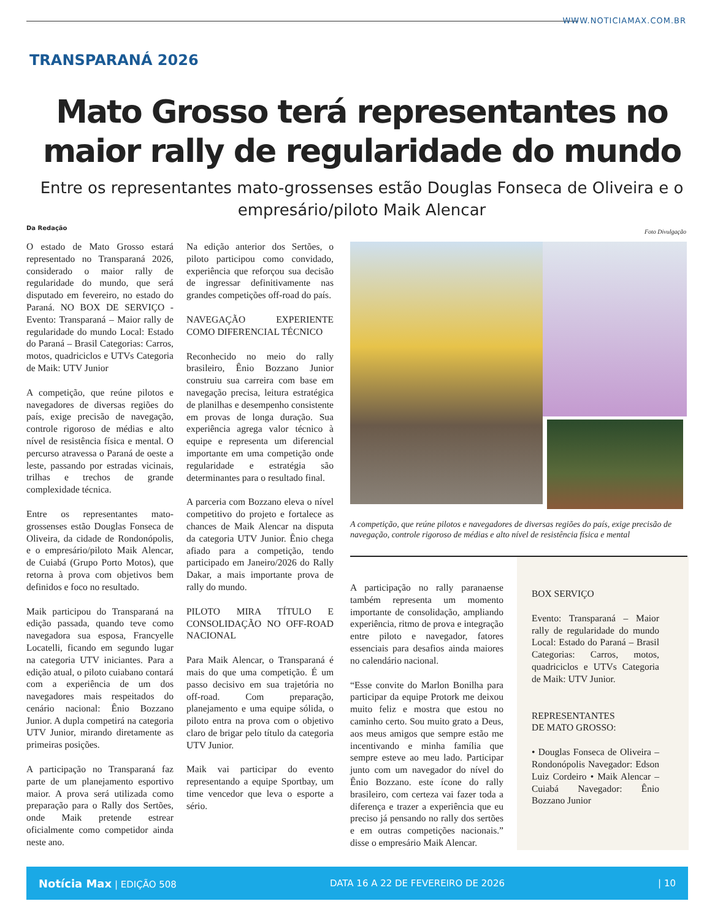WWW.NOTICIAMAX.COM.BR
TRANSPARANÁ 2026
Mato Grosso terá representantes no maior rally de regularidade do mundo
Entre os representantes mato-grossenses estão Douglas Fonseca de Oliveira e o empresário/piloto Maik Alencar
Da Redação
O estado de Mato Grosso estará representado no Transparaná 2026, considerado o maior rally de regularidade do mundo, que será disputado em fevereiro, no estado do Paraná. NO BOX DE SERVIÇO - Evento: Transparaná – Maior rally de regularidade do mundo Local: Estado do Paraná – Brasil Categorias: Carros, motos, quadriciclos e UTVs Categoria de Maik: UTV Junior
A competição, que reúne pilotos e navegadores de diversas regiões do país, exige precisão de navegação, controle rigoroso de médias e alto nível de resistência física e mental. O percurso atravessa o Paraná de oeste a leste, passando por estradas vicinais, trilhas e trechos de grande complexidade técnica.
Entre os representantes mato-grossenses estão Douglas Fonseca de Oliveira, da cidade de Rondonópolis, e o empresário/piloto Maik Alencar, de Cuiabá (Grupo Porto Motos), que retorna à prova com objetivos bem definidos e foco no resultado.
Maik participou do Transparaná na edição passada, quando teve como navegadora sua esposa, Francyelle Locatelli, ficando em segundo lugar na categoria UTV iniciantes. Para a edição atual, o piloto cuiabano contará com a experiência de um dos navegadores mais respeitados do cenário nacional: Ênio Bozzano Junior. A dupla competirá na categoria UTV Junior, mirando diretamente as primeiras posições.
A participação no Transparaná faz parte de um planejamento esportivo maior. A prova será utilizada como preparação para o Rally dos Sertões, onde Maik pretende estrear oficialmente como competidor ainda neste ano.
Na edição anterior dos Sertões, o piloto participou como convidado, experiência que reforçou sua decisão de ingressar definitivamente nas grandes competições off-road do país.
NAVEGAÇÃO EXPERIENTE COMO DIFERENCIAL TÉCNICO
Reconhecido no meio do rally brasileiro, Ênio Bozzano Junior construiu sua carreira com base em navegação precisa, leitura estratégica de planilhas e desempenho consistente em provas de longa duração. Sua experiência agrega valor técnico à equipe e representa um diferencial importante em uma competição onde regularidade e estratégia são determinantes para o resultado final.
A parceria com Bozzano eleva o nível competitivo do projeto e fortalece as chances de Maik Alencar na disputa da categoria UTV Junior. Ênio chega afiado para a competição, tendo participado em Janeiro/2026 do Rally Dakar, a mais importante prova de rally do mundo.
PILOTO MIRA TÍTULO E CONSOLIDAÇÃO NO OFF-ROAD NACIONAL
Para Maik Alencar, o Transparaná é mais do que uma competição. É um passo decisivo em sua trajetória no off-road. Com preparação, planejamento e uma equipe sólida, o piloto entra na prova com o objetivo claro de brigar pelo título da categoria UTV Junior.
Maik vai participar do evento representando a equipe Sportbay, um time vencedor que leva o esporte a sério.
Foto Divulgação
A competição, que reúne pilotos e navegadores de diversas regiões do país, exige precisão de navegação, controle rigoroso de médias e alto nível de resistência física e mental
A participação no rally paranaense também representa um momento importante de consolidação, ampliando experiência, ritmo de prova e integração entre piloto e navegador, fatores essenciais para desafios ainda maiores no calendário nacional.
“Esse convite do Marlon Bonilha para participar da equipe Protork me deixou muito feliz e mostra que estou no caminho certo. Sou muito grato a Deus, aos meus amigos que sempre estão me incentivando e minha família que sempre esteve ao meu lado. Participar junto com um navegador do nível do Ênio Bozzano. este ícone do rally brasileiro, com certeza vai fazer toda a diferença e trazer a experiência que eu preciso já pensando no rally dos sertões e em outras competições nacionais.” disse o empresário Maik Alencar.
BOX SERVIÇO
Evento: Transparaná – Maior rally de regularidade do mundo Local: Estado do Paraná – Brasil Categorias: Carros, motos, quadriciclos e UTVs Categoria de Maik: UTV Junior.
REPRESENTANTES
DE MATO GROSSO:
• Douglas Fonseca de Oliveira – Rondonópolis Navegador: Edson Luiz Cordeiro • Maik Alencar – Cuiabá Navegador: Ênio Bozzano Junior
Notícia Max | EDIÇÃO 508 DATA 16 A 22 DE FEVEREIRO DE 2026 | 10